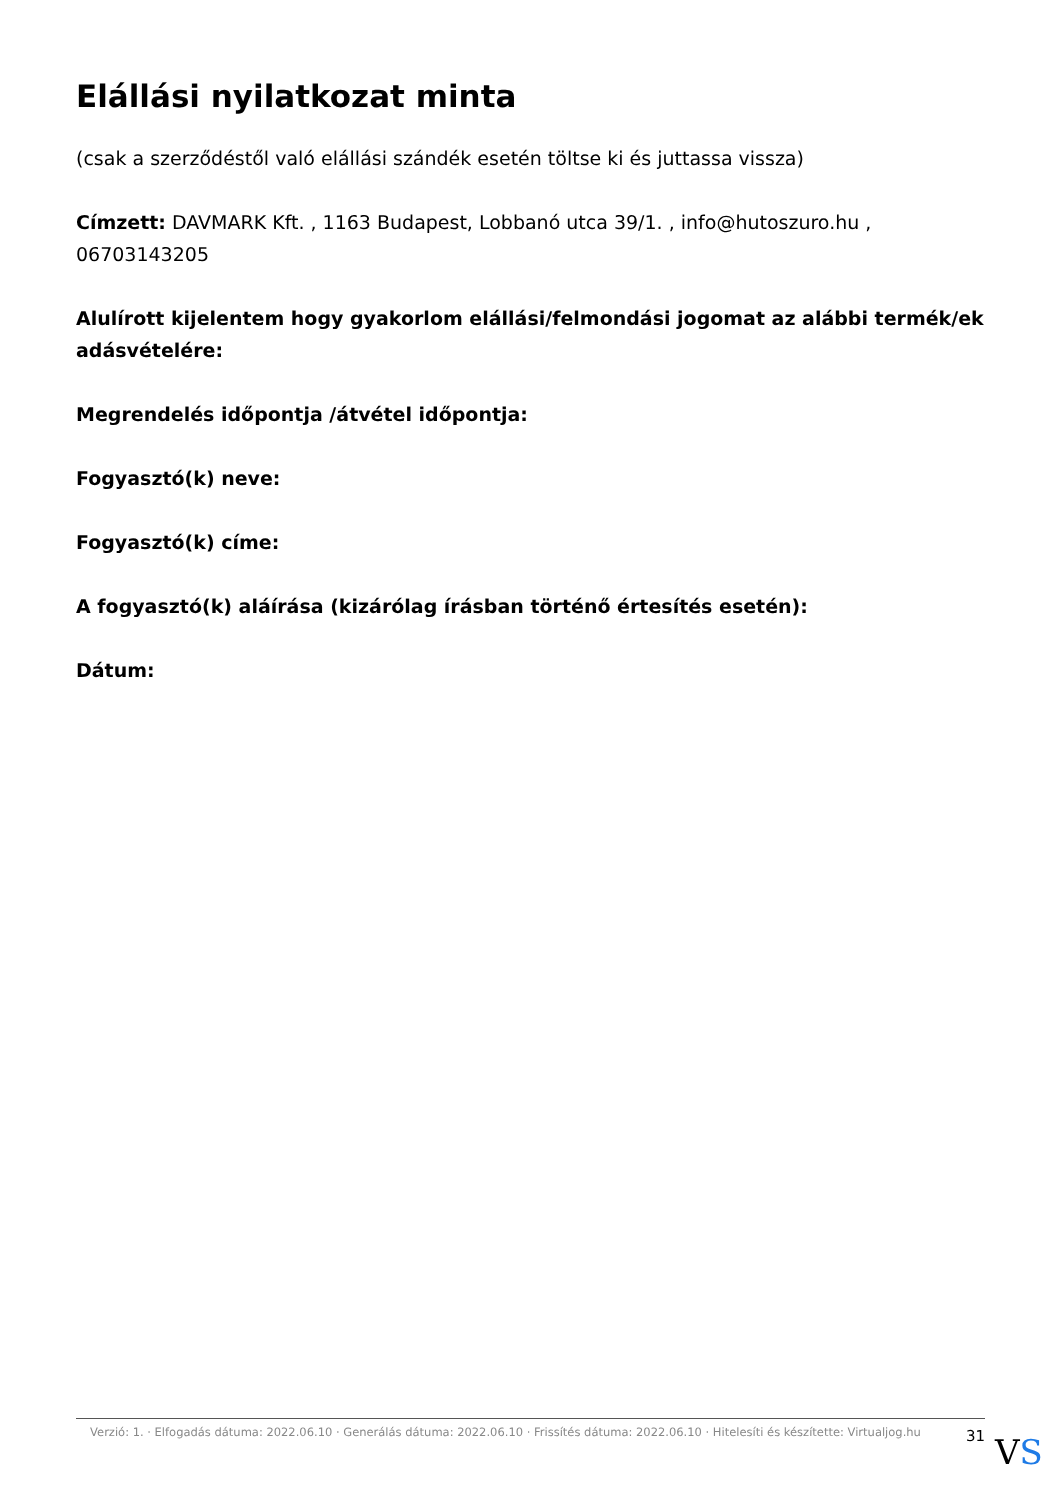Elállási nyilatkozat minta
(csak a szerződéstől való elállási szándék esetén töltse ki és juttassa vissza)
Címzett: DAVMARK Kft. , 1163 Budapest, Lobbanó utca 39/1. , info@hutoszuro.hu , 06703143205
Alulírott kijelentem hogy gyakorlom elállási/felmondási jogomat az alábbi termék/ek adásvételére:
Megrendelés időpontja /átvétel időpontja:
Fogyasztó(k) neve:
Fogyasztó(k) címe:
A fogyasztó(k) aláírása (kizárólag írásban történő értesítés esetén):
Dátum:
Verzió: 1. · Elfogadás dátuma: 2022.06.10 · Generálás dátuma: 2022.06.10 · Frissítés dátuma: 2022.06.10 · Hitelesíti és készítette: Virtualjog.hu
31
VS